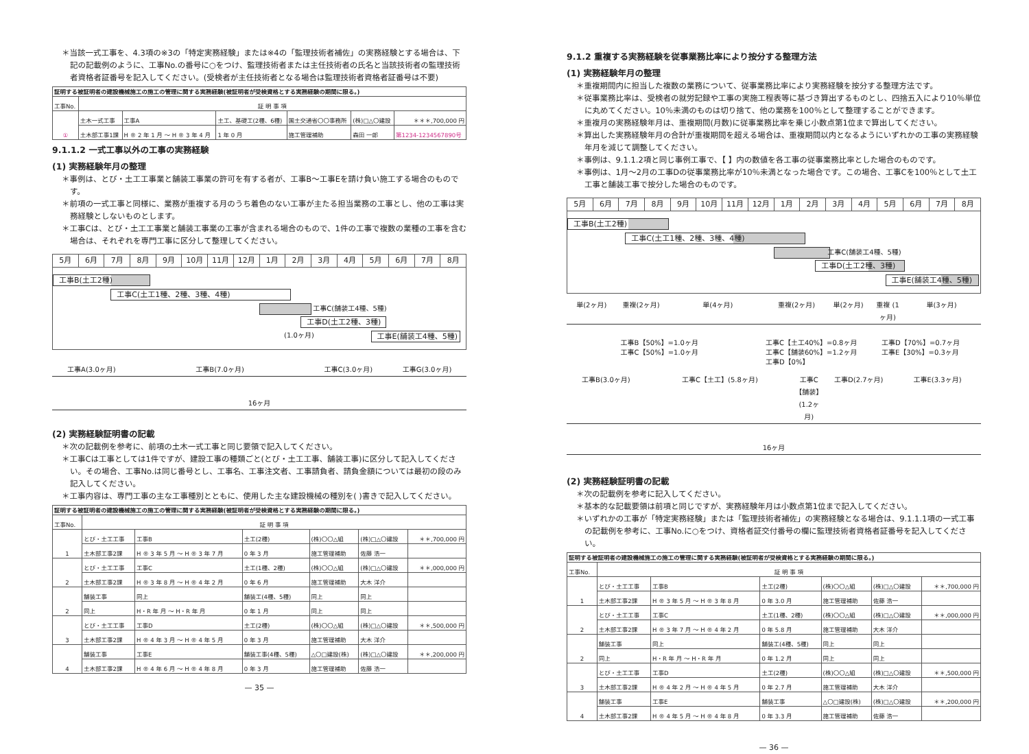＊当該一式工事を、4.3項の※3の「特定実務経験」または※4の「監理技術者補佐」の実務経験とする場合は、下記の記載例のように、工事No.の番号に○をつけ、監理技術者または主任技術者の氏名と当該技術者の監理技術者資格者証番号を記入してください。(受検者が主任技術者となる場合は監理技術者資格者証番号は不要)
| 証明する被証明者の建設機械施工の施工の管理に関する実務経験(被証明者が受検資格とする実務経験の期間に限る。) | | | | | | |
| --- | --- | --- | --- | --- | --- | --- |
| 工事No. | 証 明 事 項 | | | | | |
| ① | 土木一式工事 | 工事A | 土工、基礎工(2種、6種) | 国土交通省〇〇事務所 | (株)□△〇建設 | ＊＊＊,700,000 円 |
| | 土木部工事1課 | H ® 2 年 1 月 ～ H ® 3 年 4 月 | 1 年 0 月 | 施工管理補助 | 森田 一郎 | 第1234-1234567890号 |
9.1.1.2 一式工事以外の工事の実務経験
(1) 実務経験年月の整理
＊事例は、とび・土工工事業と舗装工事業の許可を有する者が、工事B～工事Eを請け負い施工する場合のものです。
＊前項の一式工事と同様に、業務が重複する月のうち着色のない工事が主たる担当業務の工事とし、他の工事は実務経験としないものとします。
＊工事Cは、とび・土工工事業と舗装工事業の工事が含まれる場合のもので、1件の工事で複数の業種の工事を含む場合は、それぞれを専門工事に区分して整理してください。
5月 6月 7月 8月 9月 10月 11月 12月 1月 2月 3月 4月 5月 6月 7月 8月
工事B(土工2種)
工事C(土工1種、2種、3種、4種)
　
工事C(舗装工4種、5種)
工事D(土工2種、3種)
(1.0ヶ月)
工事E(舗装工4種、5種)
工事A(3.0ヶ月) 工事B(7.0ヶ月) 工事C(3.0ヶ月) 工事G(3.0ヶ月)
16ヶ月
(2) 実務経験証明書の記載
＊次の記載例を参考に、前項の土木一式工事と同じ要領で記入してください。
＊工事Cは工事としては1件ですが、建設工事の種類ごと(とび・土工工事、舗装工事)に区分して記入してください。その場合、工事No.は同じ番号とし、工事名、工事注文者、工事請負者、請負金額については最初の段のみ記入してください。
＊工事内容は、専門工事の主な工事種別とともに、使用した主な建設機械の種別を( )書きで記入してください。
| 証明する被証明者の建設機械施工の施工の管理に関する実務経験(被証明者が受検資格とする実務経験の期間に限る。) | | | | | | |
| --- | --- | --- | --- | --- | --- | --- |
| 工事No. | 証 明 事 項 | | | | | |
| 1 | とび・土工工事 | 工事B | 土工(2種) | (株)〇〇△組 | (株)□△〇建設 | ＊＊,700,000 円 |
| | 土木部工事2課 | H ® 3 年 5 月 ～ H ® 3 年 7 月 | 0 年 3 月 | 施工管理補助 | 佐藤 浩一 | |
| 2 | とび・土工工事 | 工事C | 土工(1種、2種) | (株)〇〇△組 | (株)□△〇建設 | ＊＊,000,000 円 |
| | 土木部工事2課 | H ® 3 年 8 月 ～ H ® 4 年 2 月 | 0 年 6 月 | 施工管理補助 | 大木 洋介 | |
| 2 | 舗装工事 | 同上 | 舗装工(4種、5種) | 同上 | 同上 | |
| | 同上 | H・R 年 月 ～ H・R 年 月 | 0 年 1 月 | 同上 | 同上 | |
| 3 | とび・土工工事 | 工事D | 土工(2種) | (株)〇〇△組 | (株)□△〇建設 | ＊＊,500,000 円 |
| | 土木部工事2課 | H ® 4 年 3 月 ～ H ® 4 年 5 月 | 0 年 3 月 | 施工管理補助 | 大木 洋介 | |
| 4 | 舗装工事 | 工事E | 舗装工事(4種、5種) | △〇□建設(株) | (株)□△〇建設 | ＊＊,200,000 円 |
| | 土木部工事2課 | H ® 4 年 6 月 ～ H ® 4 年 8 月 | 0 年 3 月 | 施工管理補助 | 佐藤 浩一 | |
— 35 —
9.1.2 重複する実務経験を従事業務比率により按分する整理方法
(1) 実務経験年月の整理
＊重複期間内に担当した複数の業務について、従事業務比率により実務経験を按分する整理方法です。
＊従事業務比率は、受検者の就労記録や工事の実施工程表等に基づき算出するものとし、四捨五入により10％単位に丸めてください。10％未満のものは切り捨て、他の業務を100％として整理することができます。
＊重複月の実務経験年月は、重複期間(月数)に従事業務比率を乗じ小数点第1位まで算出してください。
＊算出した実務経験年月の合計が重複期間を超える場合は、重複期間以内となるようにいずれかの工事の実務経験年月を減じて調整してください。
＊事例は、9.1.1.2項と同じ事例工事で、【 】内の数値を各工事の従事業務比率とした場合のものです。
＊事例は、1月～2月の工事Dの従事業務比率が10％未満となった場合です。この場合、工事Cを100％として土工工事と舗装工事で按分した場合のものです。
5月 6月 7月 8月 9月 10月 11月 12月 1月 2月 3月 4月 5月 6月 7月 8月
工事B(土工2種)
工事C(土工1種、2種、3種、4種)
　
工事C(舗装工4種、5種)
工事D(土工2種、3種)
工事E(舗装工4種、5種)
単(2ヶ月) 重複(2ヶ月) 単(4ヶ月) 重複(2ヶ月) 単(2ヶ月) 重複 (1ヶ月) 単(3ヶ月)
工事B【50%】=1.0ヶ月
工事C【50%】=1.0ヶ月
工事C【土工40%】=0.8ヶ月
工事C【舗装60%】=1.2ヶ月
工事D【0%】
工事D【70%】=0.7ヶ月
工事E【30%】=0.3ヶ月
工事B(3.0ヶ月) 工事C【土工】(5.8ヶ月) 工事C【舗装】(1.2ヶ月) 工事D(2.7ヶ月) 工事E(3.3ヶ月)
16ヶ月
(2) 実務経験証明書の記載
＊次の記載例を参考に記入してください。
＊基本的な記載要領は前項と同じですが、実務経験年月は小数点第1位まで記入してください。
＊いずれかの工事が「特定実務経験」または「監理技術者補佐」の実務経験となる場合は、9.1.1.1項の一式工事の記載例を参考に、工事No.に○をつけ、資格者証交付番号の欄に監理技術者資格者証番号を記入してください。
| 証明する被証明者の建設機械施工の施工の管理に関する実務経験(被証明者が受検資格とする実務経験の期間に限る。) | | | | | | |
| --- | --- | --- | --- | --- | --- | --- |
| 工事No. | 証 明 事 項 | | | | | |
| 1 | とび・土工工事 | 工事B | 土工(2種) | (株)〇〇△組 | (株)□△〇建設 | ＊＊,700,000 円 |
| | 土木部工事2課 | H ® 3 年 5 月 ～ H ® 3 年 8 月 | 0 年 3.0 月 | 施工管理補助 | 佐藤 浩一 | |
| 2 | とび・土工工事 | 工事C | 土工(1種、2種) | (株)〇〇△組 | (株)□△〇建設 | ＊＊,000,000 円 |
| | 土木部工事2課 | H ® 3 年 7 月 ～ H ® 4 年 2 月 | 0 年 5.8 月 | 施工管理補助 | 大木 洋介 | |
| 2 | 舗装工事 | 同上 | 舗装工(4種、5種) | 同上 | 同上 | |
| | 同上 | H・R 年 月 ～ H・R 年 月 | 0 年 1.2 月 | 同上 | 同上 | |
| 3 | とび・土工工事 | 工事D | 土工(2種) | (株)〇〇△組 | (株)□△〇建設 | ＊＊,500,000 円 |
| | 土木部工事2課 | H ® 4 年 2 月 ～ H ® 4 年 5 月 | 0 年 2.7 月 | 施工管理補助 | 大木 洋介 | |
| 4 | 舗装工事 | 工事E | 舗装工事 | △〇□建設(株) | (株)□△〇建設 | ＊＊,200,000 円 |
| | 土木部工事2課 | H ® 4 年 5 月 ～ H ® 4 年 8 月 | 0 年 3.3 月 | 施工管理補助 | 佐藤 浩一 | |
— 36 —